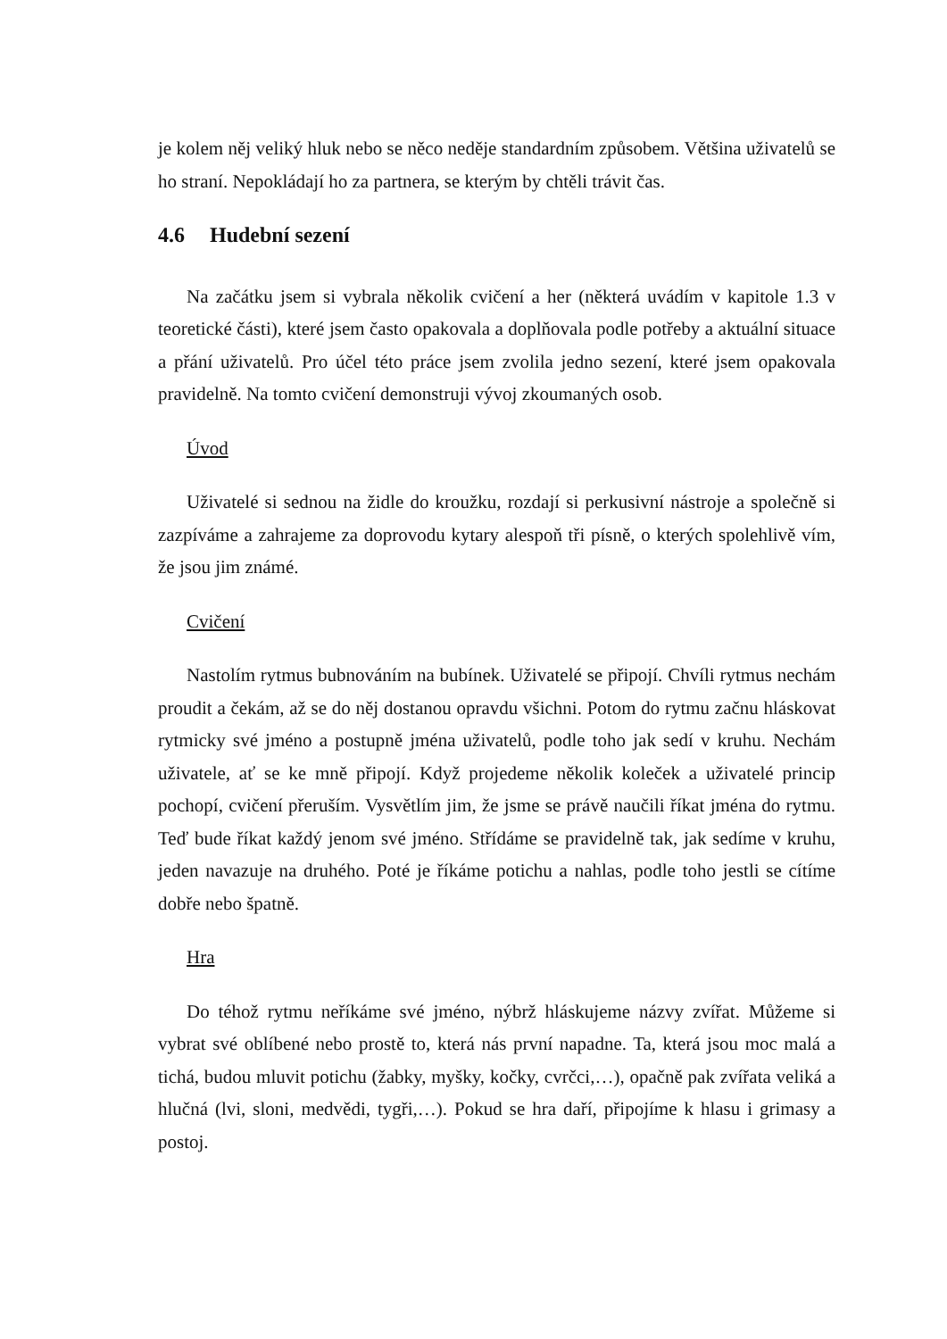je kolem něj veliký hluk nebo se něco neděje standardním způsobem. Většina uživatelů se ho straní. Nepokládají ho za partnera, se kterým by chtěli trávit čas.
4.6 Hudební sezení
Na začátku jsem si vybrala několik cvičení a her (některá uvádím v kapitole 1.3 v teoretické části), které jsem často opakovala a doplňovala podle potřeby a aktuální situace a přání uživatelů. Pro účel této práce jsem zvolila jedno sezení, které jsem opakovala pravidelně. Na tomto cvičení demonstruji vývoj zkoumaných osob.
Úvod
Uživatelé si sednou na židle do kroužku, rozdají si perkusivní nástroje a společně si zazpíváme a zahrajeme za doprovodu kytary alespoň tři písně, o kterých spolehlivě vím, že jsou jim známé.
Cvičení
Nastolím rytmus bubnováním na bubínek. Uživatelé se připojí. Chvíli rytmus nechám proudit a čekám, až se do něj dostanou opravdu všichni. Potom do rytmu začnu hláskovat rytmicky své jméno a postupně jména uživatelů, podle toho jak sedí v kruhu. Nechám uživatele, ať se ke mně připojí. Když projedeme několik koleček a uživatelé princip pochopí, cvičení přeruším. Vysvětlím jim, že jsme se právě naučili říkat jména do rytmu. Teď bude říkat každý jenom své jméno. Střídáme se pravidelně tak, jak sedíme v kruhu, jeden navazuje na druhého. Poté je říkáme potichu a nahlas, podle toho jestli se cítíme dobře nebo špatně.
Hra
Do téhož rytmu neříkáme své jméno, nýbrž hláskujeme názvy zvířat. Můžeme si vybrat své oblíbené nebo prostě to, která nás první napadne. Ta, která jsou moc malá a tichá, budou mluvit potichu (žabky, myšky, kočky, cvrčci,…), opačně pak zvířata veliká a hlučná (lvi, sloni, medvědi, tygři,…). Pokud se hra daří, připojíme k hlasu i grimasy a postoj.